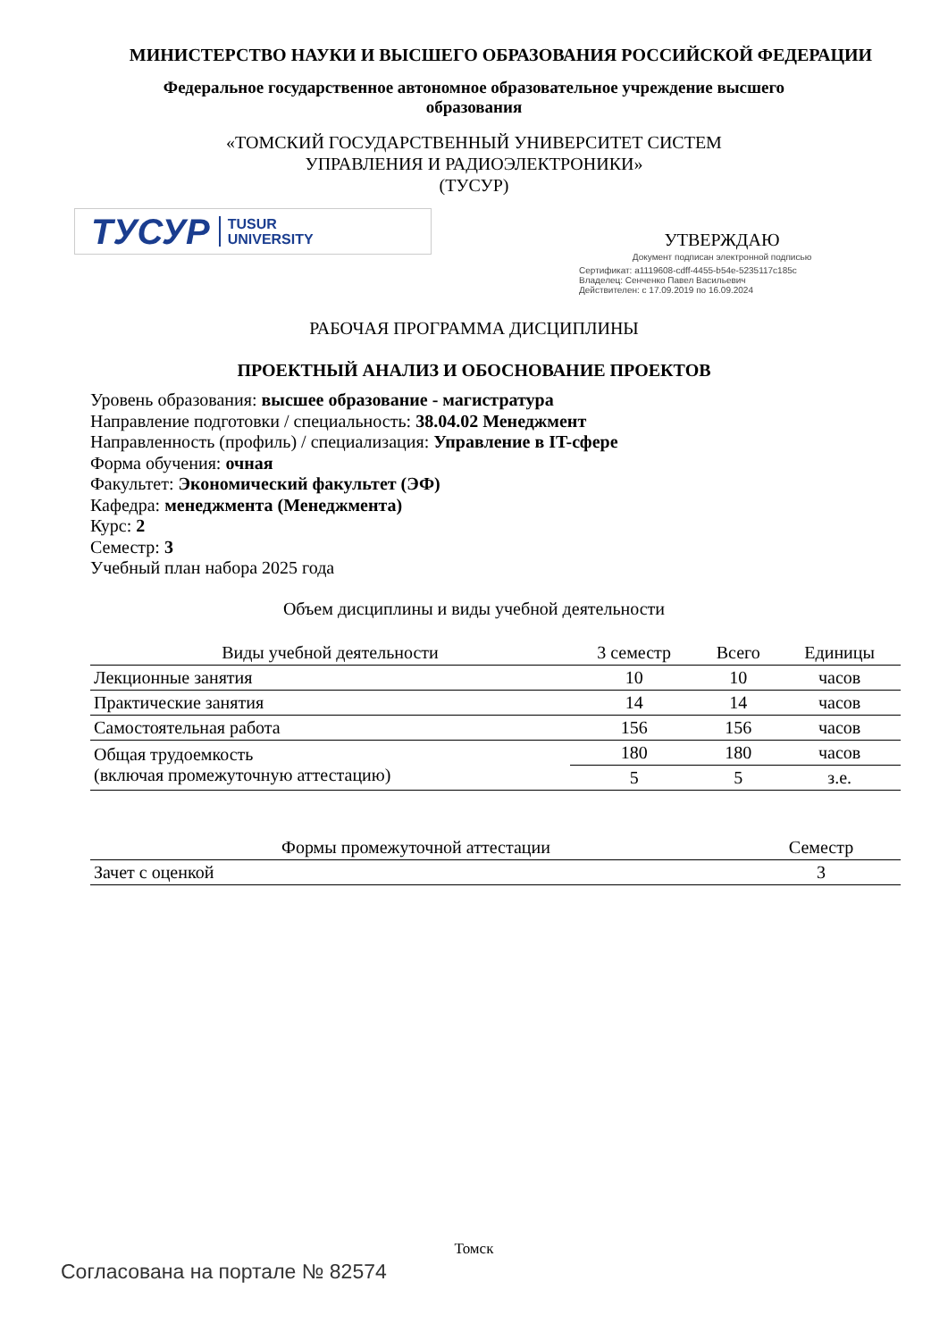МИНИСТЕРСТВО НАУКИ И ВЫСШЕГО ОБРАЗОВАНИЯ РОССИЙСКОЙ ФЕДЕРАЦИИ
Федеральное государственное автономное образовательное учреждение высшего
образования
«ТОМСКИЙ ГОСУДАРСТВЕННЫЙ УНИВЕРСИТЕТ СИСТЕМ
УПРАВЛЕНИЯ И РАДИОЭЛЕКТРОНИКИ»
(ТУСУР)
ТУСУР TUSUR
UNIVERSITY
УТВЕРЖДАЮ
Документ подписан электронной подписью
Сертификат: a1119608-cdff-4455-b54e-5235117c185c
Владелец: Сенченко Павел Васильевич
Действителен: с 17.09.2019 по 16.09.2024
РАБОЧАЯ ПРОГРАММА ДИСЦИПЛИНЫ
ПРОЕКТНЫЙ АНАЛИЗ И ОБОСНОВАНИЕ ПРОЕКТОВ
Уровень образования: высшее образование - магистратура
Направление подготовки / специальность: 38.04.02 Менеджмент
Направленность (профиль) / специализация: Управление в IT-сфере
Форма обучения: очная
Факультет: Экономический факультет (ЭФ)
Кафедра: менеджмента (Менеджмента)
Курс: 2
Семестр: 3
Учебный план набора 2025 года
Объем дисциплины и виды учебной деятельности
| Виды учебной деятельности | 3 семестр | Всего | Единицы |
| --- | --- | --- | --- |
| Лекционные занятия | 10 | 10 | часов |
| Практические занятия | 14 | 14 | часов |
| Самостоятельная работа | 156 | 156 | часов |
| Общая трудоемкость (включая промежуточную аттестацию) | 180 | 180 | часов |
| | 5 | 5 | з.е. |
| Формы промежуточной аттестации | Семестр |
| --- | --- |
| Зачет с оценкой | 3 |
Томск
Согласована на портале № 82574